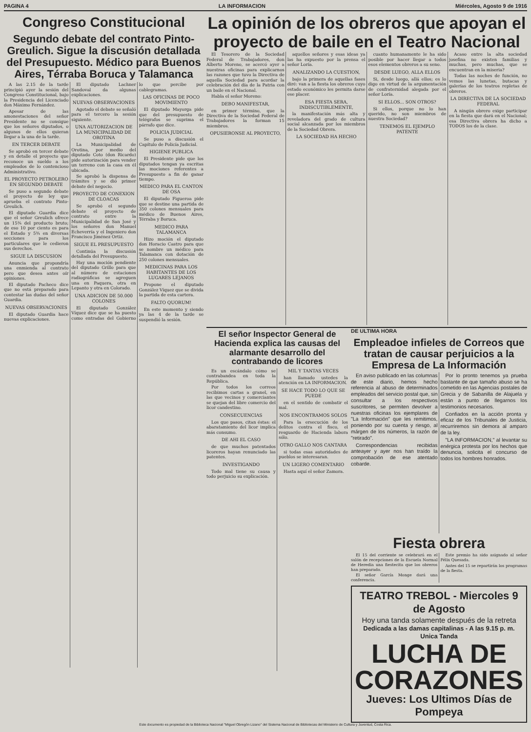PAGINA 4 LA INFORMACION Miércoles, Agosto 9 de 1916
Congreso Constitucional
Segundo debate del contrato Pinto-Greulich. Sigue la discusión detallada del Presupuesto. Médico para Buenos Aires, Térraba Boruca y Talamanca
A las 2.15 de la tarde principió ayer la sesión del Congreso Constitucional, bajo la Presidencia del Licenciado don Máximo Fernández.
Apesar de las amonestaciones del señor Presidente no se consigue que los señores diputados, o algunos de ellos quieran llegar a la una de la tarde.
EN TERCER DEBATE
Se aprobó en tercer debate y en detalle el proyecto que reconoce un sueldo a los empleados de lo contencioso Administrativo.
EL PROYECTO PETROLERO EN SEGUNDO DEBATE
Se puso a segundo debate el proyecto de ley que aprueba el contrato Pinto-Greulich.
El diputado Guardia dice que el señor Greulich ofrece un 15¾ del producto bruto; de eso 10 por ciento es para el Estado y 5¾ en diversas secciones para los particulares que le cedieron sus derechos.
SIGUE LA DISCUSION
Anuncia que propondría una enmienda al contrato pero que desea antes oír opiniones.
El diputado Pacheco dice que no está preparado para contestar las dudas del señor Guardia.
NUEVAS OBSERVACIONES
El diputado Guardia hace nuevas explicaciones.
El diputado Lachner Sandoval da algunas explicaciones.
NUEVAS OBSERVACIONES
Agotado el debate se señaló para el tercero la sesión siguiente.
UNA AUTORIZACION DE LA MUNICIPALIDAD DE OROTINA
La Municipalidad de Orotina, por medio del diputado Coto (don Ricardo) pide autorización para vender un terreno con la casa en él ubicada.
Se aprobó la dispensa de trámites y se dió primer debate del negocio.
PROYECTO DE CONEXION DE CLOACAS
Se aprobó el segundo debate el proyecto de contrato entre la Municipalidad de San José y los señores don Manuel Echeverría y el Ingeniero don Francisco Jiménez Ortiz.
SIGUE EL PRESUPUESTO
Continúa la discusión detallada del Presupuesto.
Hay una moción pendiente del diputado Grillo para que al número de estaciones radiográficas se agreguen una en Paquera, otra en Lepanto y otra en Colorado.
UNA ADICION DE 50.000 COLONES
El diputado González Víquez dice que se ha puesto como entradas del Gobierno lo que percibe por cablegramas.
LAS OFICINAS DE POCO MOVIMIENTO
El diputado Mayorga pide que del presupuesto de telégrafos se suprima el párrafo que dice.
POLICIA JUDICIAL
Se puso a discusión el Capítulo de Policía Judicial.
HIGIENE PUBLICA
El Presidente pide que los diputados tengan ya escritas las mociones referentes a Presupuesto a fin de ganar tiempo.
MEDICO PARA EL CANTON DE OSA
El diputado Figueroa pide que se destine una partida de 350 colones mensuales para médico de Buenos Aires, Térraba y Boruca.
MEDICO PARA TALAMANCA
Hizo moción el diputado don Horacio Castro para que se nombre un médico para Talamanca con dotación de 250 colones mensuales.
MEDICINAS PARA LOS HABITANTES DE LOS LUGARES LEJANOS
Propone el diputado González Víquez que se divida la partida de esta cartera.
FALTO QUORUM!
En este momento y siendo ya las 4 de la tarde se suspendió la sesión.
La opinión de los obreros que apoyan el proyecto de baile en el Teatro Nacional
El Tesorero de la Sociedad Federal de Trabajadores, don Alberto Moreno, se acercó ayer a nuestras oficinas para explicarnos las razones que tuvo la Directiva de aquella Sociedad para acordar la celebración del día de la Patria con un baile en el Nacional.
Habla el señor Moreno:
DEBO MANIFESTAR,
en primer término, que la Directiva de la Sociedad Federal de Trabajadores la forman 15 miembros.
OPUSIERONSE AL PROYECTO,
aquellos señores y esas ideas ya las ha expuesto por la prensa el señor Loría.
ANALIZANDO LA CUESTION,
bajo la primera de aquellas fases diré: van a la fiesta los obreros cuyo estado económico les permita darse ese placer.
ESA FIESTA SERA, INDISCUTIBLEMENTE,
la manifestación más alta y reveladora del grado de cultura social alcanzada por los miembros de la Sociedad Obrera.
LA SOCIEDAD HA HECHO
cuanto humanamente le ha sido posible por hacer llegar a todos esos elementos obreros a su seno.
DESDE LUEGO, ALLA ELLOS
Si, desde luego, allá ellos; es lo digo en virtud de la argumentación de confraternidad alegada por el señor Loría.
SI ELLOS... SON OTROS?
Si ellos, porque no lo han querido, no son miembros de nuestra Sociedad?
TENEMOS EL EJEMPLO PATENTE
Acaso entre la alta sociedad josefina no existen familias y muchas, pero muchas, que se encuentran en la miseria?
Todas las noches de función, no vemos las lunetas, butacas y galerías de los teatros repletas de obreros.
LA DIRECTIVA DE LA SOCIEDAD FEDERAL
A ningún obrero exige participar en la fiesta que dará en el Nacional; esa Directiva obrera ha dicho a TODOS los de la clase.
El señor Inspector General de Hacienda explica las causas del alarmante desarrollo del contrabando de licores
Es un escándalo cómo se contrabandea en toda la República.
Por todos los correos recibimos cartas a granel, en las que vecinos y comerciantes se quejan del libre comercio del licor candestino.
CONSECUENCIAS
Los que pasos, citan éstas: el abaratamiento del licor implica más consumo.
DE AHI EL CASO
de que muchos patentados licoreros hayan renunciado las patentes.
INVESTIGANDO
Todo mal tiene su causa y todo perjuicio su explicación.
MIL Y TANTAS VECES
han llamado ustedes la atención en LA INFORMACION.
SE HACE TODO LO QUE SE PUEDE
en el sentido de combatir el mal.
NOS ENCONTRAMOS SOLOS
Para la ersecución de los delitos contra el fisco, el resguardo de Hacienda labora sólo.
OTRO GALLO NOS CANTARA
si todas esas autoridades de pueblos se interesaran.
UN LIGERO COMENTARIO
Hasta aquí el señor Zamora.
DE ULTIMA HORA
Empleadoe infieles de Correos que tratan de causar perjuicios a la Empresa de La Información
En aviso publicado en las columnas de este diario, hemos hecho referencia al abuso de determinados empleados del servicio postal que, sin consultar a los respectivos suscritores, se permiten devolver a nuestras oficinas los ejemplares de "La Información" que les remitimos, poniendo por su cuenta y riesgo, al márgen de los números, la razón de "retirado".
Correspondencias recibidas anteayer y ayer nos han traído la comprobación de ese atentado cobarde.
Por lo pronto tenemos ya prueba bastante de que tamaño abuso se ha cometido en las Agencias postales de Grecia y de Sabanilla de Alajuela y están a punto de llegarnos los testimonios necesarios.
Confiados en la acción pronta y eficaz de los Tribunales de Justicia, recurriremos sin demora al amparo de la ley.
"LA INFORMACION," al levantar su enérgica protesta por los hechos que denuncia, solicita el concurso de todos los hombres honrados.
Fiesta obrera
El 15 del corriente se celebrará en el salón de recepciones de la Escuela Normal de Heredia una fiestecita que los obreros han preparado.
El señor García Monge dará una conferencia.
Este premio ha sido asignado al señor Félix Quesada.
Antes del 15 se repartirán los programas de la fiesta.
TEATRO TREBOL - Miercoles 9 de Agosto
Hoy una tanda solamente después de la retreta
Dedicada a las damas capitalinas - A las 9.15 p. m. Unica Tanda
LUCHA DE
CORAZONES
Jueves: Los Ultimos Días de Pompeya
Este documento es propiedad de la Biblioteca Nacional "Miguel Obregón Lizano" del Sistema Nacional de Bibliotecas del Ministerio de Cultura y Juventud, Costa Rica.